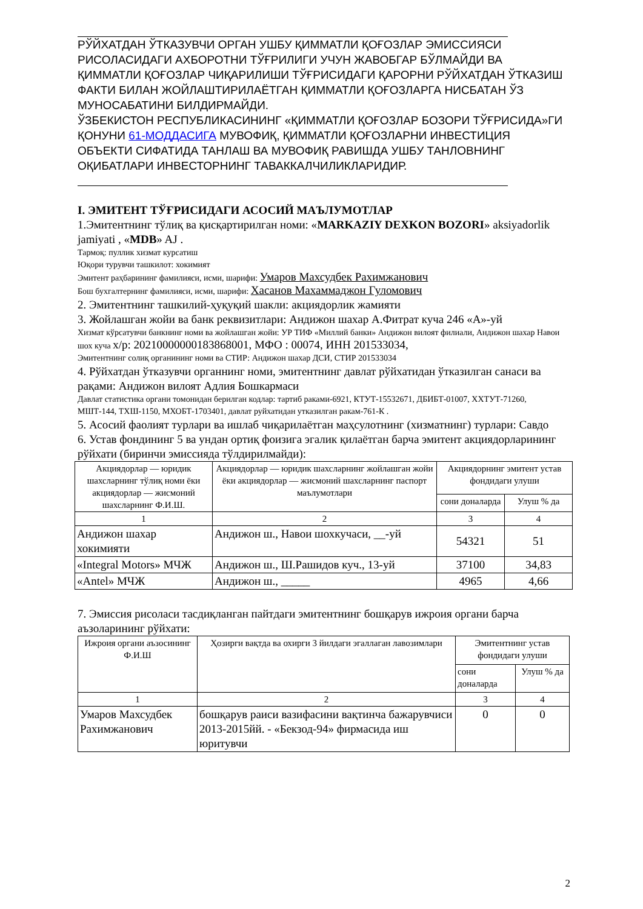РЎЙХАТДАН ЎТКАЗУВЧИ ОРГАН УШБУ ҚИММАТЛИ ҚОҒОЗЛАР ЭМИССИЯСИ РИСОЛАСИДАГИ АХБОРОТНИ ТЎҒРИЛИГИ УЧУН ЖАВОБГАР БЎЛМАЙДИ ВА ҚИММАТЛИ ҚОҒОЗЛАР ЧИҚАРИЛИШИ ТЎҒРИСИДАГИ ҚАРОРНИ РЎЙХАТДАН ЎТКАЗИШ ФАКТИ БИЛАН ЖОЙЛАШТИРИЛАЁТГАН ҚИММАТЛИ ҚОҒОЗЛАРГА НИСБАТАН ЎЗ МУНОСАБАТИНИ БИЛДИРМАЙДИ.
ЎЗБЕКИСТОН РЕСПУБЛИКАСИНИНГ «ҚИММАТЛИ ҚОҒОЗЛАР БОЗОРИ ТЎҒРИСИДА»ГИ ҚОНУНИ 61-МОДДАСИГА МУВОФИҚ, ҚИММАТЛИ ҚОҒОЗЛАРНИ ИНВЕСТИЦИЯ ОБЪЕКТИ СИФАТИДА ТАНЛАШ ВА МУВОФИҚ РАВИШДА УШБУ ТАНЛОВНИНГ ОҚИБАТЛАРИ ИНВЕСТОРНИНГ ТАВАККАЛЧИЛИКЛАРИДИР.
I. ЭМИТЕНТ ТЎҒРИСИДАГИ АСОСИЙ МАЪЛУМОТЛАР
1.Эмитентнинг тўлиқ ва қисқартирилган номи: «MARKAZIY DEXKON BOZORI» aksiyadorlik jamiyati , «MDB» AJ .
Тармоқ: пуллик хизмат курсатиш
Юқори турувчи ташкилот: хокимият
Эмитент раҳбарининг фамилияси, исми, шарифи: Умаров Махсудбек Рахимжанович
Бош бухгалтернинг фамилияси, исми, шарифи: Хасанов Махаммаджон Гуломович
2. Эмитентнинг ташкилий-ҳуқуқий шакли: акциядорлик жамияти
3. Жойлашган жойи ва банк реквизитлари: Андижон шахар А.Фитрат куча 246 «А»-уй
Хизмат кўрсатувчи банкнинг номи ва жойлашган жойи: УР ТИФ «Миллий банки» Андижон вилоят филиали, Андижон шахар Навои шох куча х/р: 20210000000183868001, МФО : 00074, ИНН 201533034,
Эмитентнинг солиқ органининг номи ва СТИР: Андижон шахар ДСИ, СТИР 201533034
4. Рўйхатдан ўтказувчи органнинг номи, эмитентнинг давлат рўйхатидан ўтказилган санаси ва рақами: Андижон вилоят Адлия Бошкармаси
Давлат статистика органи томонидан берилган кодлар: тартиб раками-6921, КТУТ-15532671, ДБИБТ-01007, ХХТУТ-71260, МШТ-144, ТХШ-1150, МХОБТ-1703401, давлат руйхатидан утказилган ракам-761-К .
5. Асосий фаолият турлари ва ишлаб чиқарилаётган маҳсулотнинг (хизматнинг) турлари: Савдо
6. Устав фондининг 5 ва ундан ортиқ фоизига эгалик қилаётган барча эмитент акциядорларининг рўйхати (биринчи эмиссияда тўлдирилмайди):
| Акциядорлар — юридик шахсларнинг тўлиқ номи ёки акциядорлар — жисмоний шахсларнинг Ф.И.Ш. | Акциядорлар — юридик шахсларнинг жойлашган жойи ёки акциядорлар — жисмоний шахсларнинг паспорт маълумотлари | Акциядорнинг эмитент устав фондидаги улуши | |
| --- | --- | --- | --- |
| | | сони доналарда | Улуш % да |
| 1 | 2 | 3 | 4 |
| Андижон шахар хокимияти | Андижон ш., Навои шохкучаси, __-уй | 54321 | 51 |
| «Integral Motors» МЧЖ | Андижон ш., Ш.Рашидов куч., 13-уй | 37100 | 34,83 |
| «Antel» МЧЖ | Андижон ш., _____ | 4965 | 4,66 |
7. Эмиссия рисоласи тасдиқланган пайтдаги эмитентнинг бошқарув ижроия органи барча аъзоларининг рўйхати:
| Ижроия органи аъзосининг Ф.И.Ш | Ҳозирги вақтда ва охирги 3 йилдаги эгаллаган лавозимлари | Эмитентнинг устав фондидаги улуши | |
| --- | --- | --- | --- |
| | | сони доналарда | Улуш % да |
| 1 | 2 | 3 | 4 |
| Умаров Махсудбек Рахимжанович | бошқарув раиси вазифасини вақтинча бажарувчиси 2013-2015йй. - «Бекзод-94» фирмасида иш юритувчи | 0 | 0 |
2